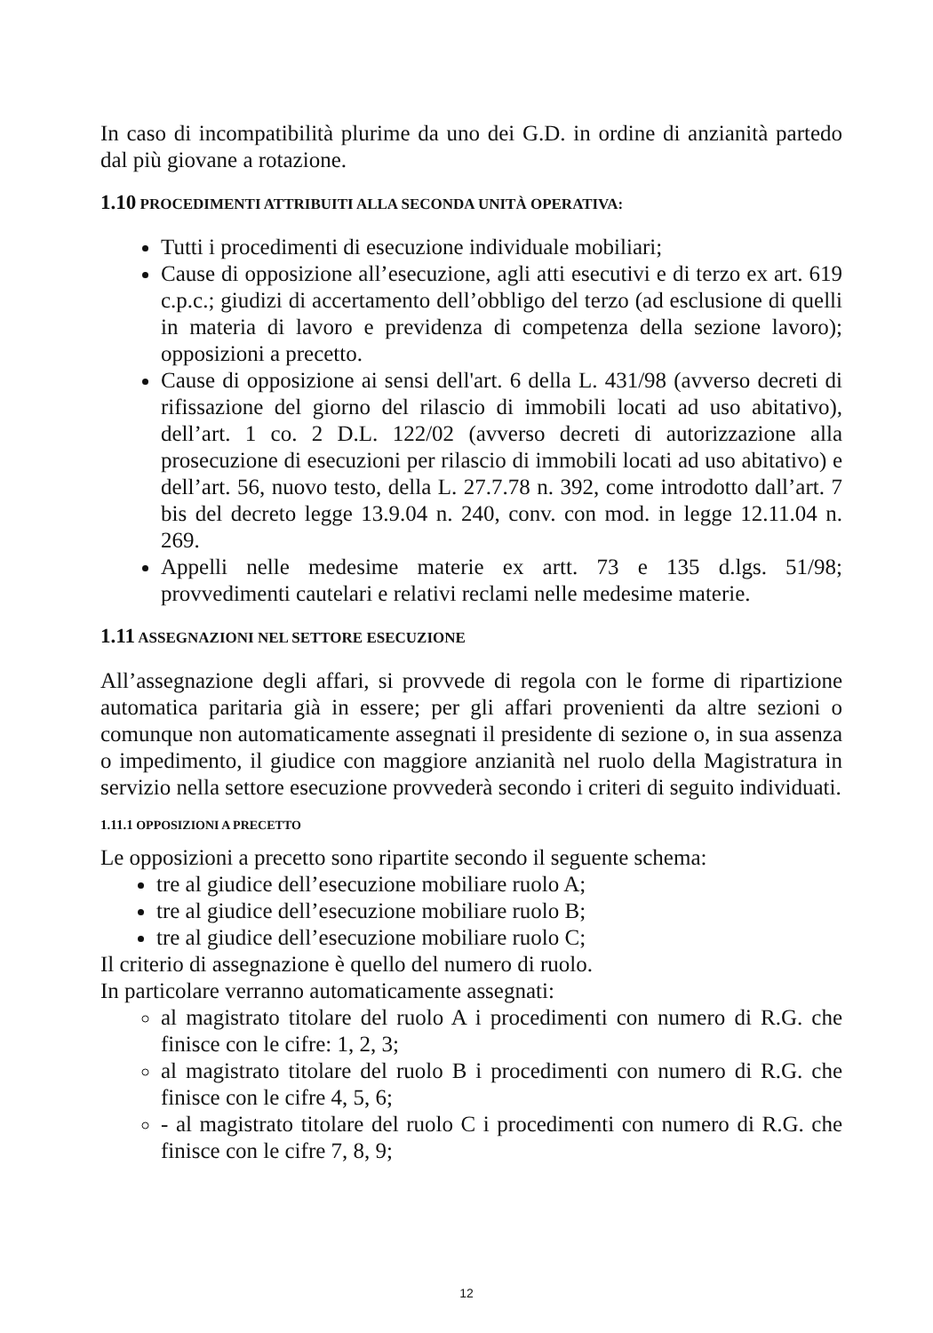In caso di incompatibilità plurime da uno dei G.D. in ordine di anzianità partedo dal più giovane a rotazione.
1.10 PROCEDIMENTI ATTRIBUITI ALLA SECONDA UNITÀ OPERATIVA:
Tutti i procedimenti di esecuzione individuale mobiliari;
Cause di opposizione all’esecuzione, agli atti esecutivi e di terzo ex art. 619 c.p.c.; giudizi di accertamento dell’obbligo del terzo (ad esclusione di quelli in materia di lavoro e previdenza di competenza della sezione lavoro); opposizioni a precetto.
Cause di opposizione ai sensi dell'art. 6 della L. 431/98 (avverso decreti di rifissazione del giorno del rilascio di immobili locati ad uso abitativo), dell’art. 1 co. 2 D.L. 122/02 (avverso decreti di autorizzazione alla prosecuzione di esecuzioni per rilascio di immobili locati ad uso abitativo) e dell’art. 56, nuovo testo, della L. 27.7.78 n. 392, come introdotto dall’art. 7 bis del decreto legge 13.9.04 n. 240, conv. con mod. in legge 12.11.04 n. 269.
Appelli nelle medesime materie ex artt. 73 e 135 d.lgs. 51/98; provvedimenti cautelari e relativi reclami nelle medesime materie.
1.11 ASSEGNAZIONI NEL SETTORE ESECUZIONE
All’assegnazione degli affari, si provvede di regola con le forme di ripartizione automatica paritaria già in essere; per gli affari provenienti da altre sezioni o comunque non automaticamente assegnati il presidente di sezione o, in sua assenza o impedimento, il giudice con maggiore anzianità nel ruolo della Magistratura in servizio nella settore esecuzione provvederà secondo i criteri di seguito individuati.
1.11.1 OPPOSIZIONI A PRECETTO
Le opposizioni a precetto sono ripartite secondo il seguente schema:
tre al giudice dell’esecuzione mobiliare ruolo A;
tre al giudice dell’esecuzione mobiliare ruolo B;
tre al giudice dell’esecuzione mobiliare ruolo C;
Il criterio di assegnazione è quello del numero di ruolo.
In particolare verranno automaticamente assegnati:
al magistrato titolare del ruolo A i procedimenti con numero di R.G. che finisce con le cifre: 1, 2, 3;
al magistrato titolare del ruolo B i procedimenti con numero di R.G. che finisce con le cifre 4, 5, 6;
- al magistrato titolare del ruolo C i procedimenti con numero di R.G. che finisce con le cifre 7, 8, 9;
12